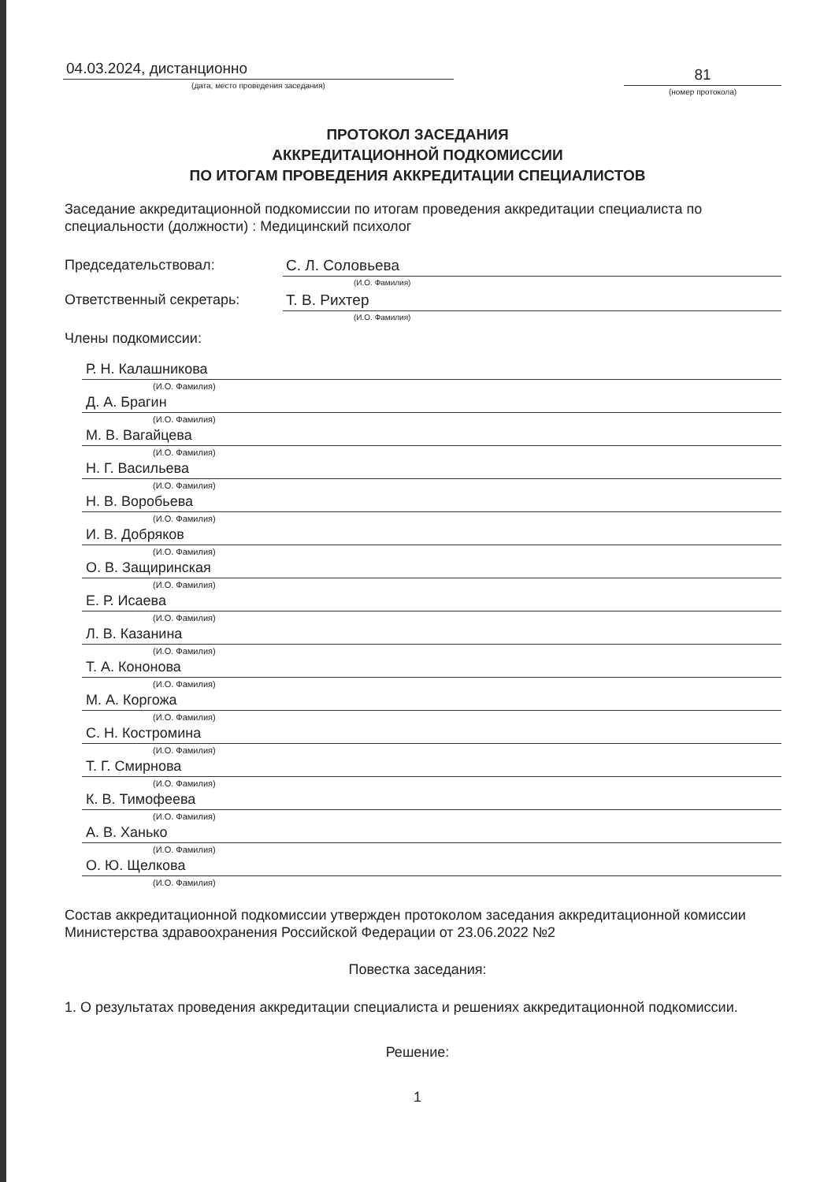04.03.2024, дистанционно
(дата, место проведения заседания)
81
(номер протокола)
ПРОТОКОЛ ЗАСЕДАНИЯ
АККРЕДИТАЦИОННОЙ ПОДКОМИССИИ
ПО ИТОГАМ ПРОВЕДЕНИЯ АККРЕДИТАЦИИ СПЕЦИАЛИСТОВ
Заседание аккредитационной подкомиссии по итогам проведения аккредитации специалиста по специальности (должности) : Медицинский психолог
Председательствовал: С. Л. Соловьева
(И.О. Фамилия)
Ответственный секретарь: Т. В. Рихтер
(И.О. Фамилия)
Члены подкомиссии:
Р. Н. Калашникова
(И.О. Фамилия)
Д. А. Брагин
(И.О. Фамилия)
М. В. Вагайцева
(И.О. Фамилия)
Н. Г. Васильева
(И.О. Фамилия)
Н. В. Воробьева
(И.О. Фамилия)
И. В. Добряков
(И.О. Фамилия)
О. В. Защиринская
(И.О. Фамилия)
Е. Р. Исаева
(И.О. Фамилия)
Л. В. Казанина
(И.О. Фамилия)
Т. А. Кононова
(И.О. Фамилия)
М. А. Коргожа
(И.О. Фамилия)
С. Н. Костромина
(И.О. Фамилия)
Т. Г. Смирнова
(И.О. Фамилия)
К. В. Тимофеева
(И.О. Фамилия)
А. В. Ханько
(И.О. Фамилия)
О. Ю. Щелкова
(И.О. Фамилия)
Состав аккредитационной подкомиссии утвержден протоколом заседания аккредитационной комиссии Министерства здравоохранения Российской Федерации от 23.06.2022 №2
Повестка заседания:
1. О результатах проведения аккредитации специалиста и решениях аккредитационной подкомиссии.
Решение:
1